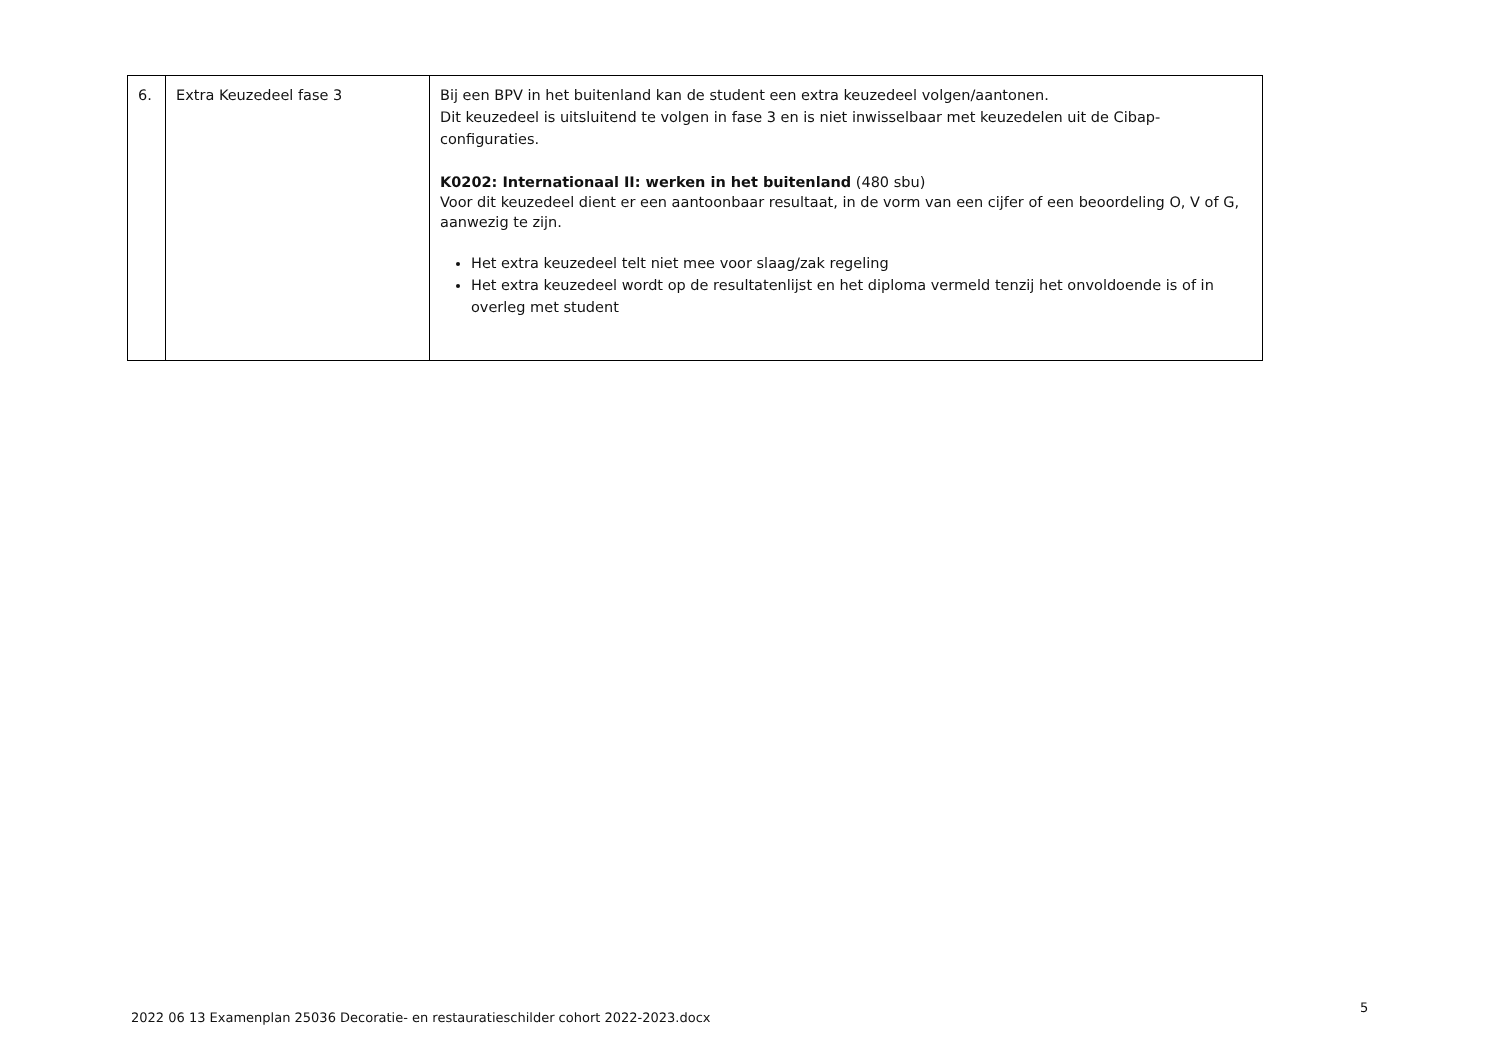| 6. | Extra Keuzedeel fase 3 | Bij een BPV in het buitenland kan de student een extra keuzedeel volgen/aantonen. Dit keuzedeel is uitsluitend te volgen in fase 3 en is niet inwisselbaar met keuzedelen uit de Cibap-configuraties. K0202: Internationaal II: werken in het buitenland (480 sbu) Voor dit keuzedeel dient er een aantoonbaar resultaat, in de vorm van een cijfer of een beoordeling O, V of G, aanwezig te zijn. Het extra keuzedeel telt niet mee voor slaag/zak regeling Het extra keuzedeel wordt op de resultatenlijst en het diploma vermeld tenzij het onvoldoende is of in overleg met student |
2022 06 13 Examenplan 25036 Decoratie- en restauratieschilder cohort 2022-2023.docx
5